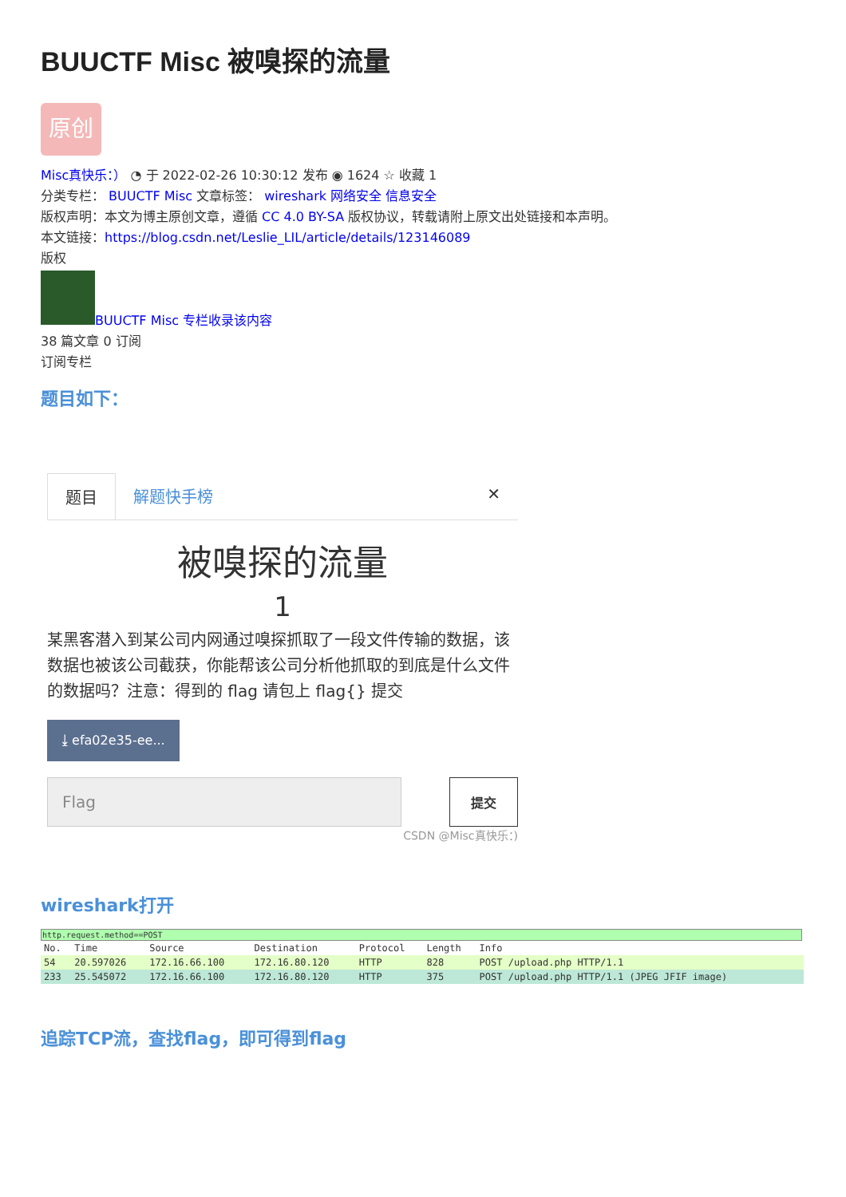BUUCTF Misc 被嗅探的流量
原创
Misc真快乐：） ◔ 于 2022-02-26 10:30:12 发布 ◉ 1624 ☆ 收藏 1
分类专栏： BUUCTF Misc 文章标签： wireshark 网络安全 信息安全
版权声明：本文为博主原创文章，遵循 CC 4.0 BY-SA 版权协议，转载请附上原文出处链接和本声明。
本文链接：https://blog.csdn.net/Leslie_LIL/article/details/123146089
版权
BUUCTF Misc 专栏收录该内容
38 篇文章 0 订阅
订阅专栏
题目如下：
题目 解题快手榜 ✕
被嗅探的流量
1
某黑客潜入到某公司内网通过嗅探抓取了一段文件传输的数据，该数据也被该公司截获，你能帮该公司分析他抓取的到底是什么文件的数据吗？注意：得到的 flag 请包上 flag{} 提交
⤓ efa02e35-ee...
Flag
提交
CSDN @Misc真快乐：)
wireshark打开
http.request.method==POST
| No. | Time | Source | Destination | Protocol | Length | Info |
| --- | --- | --- | --- | --- | --- | --- |
| 54 | 20.597026 | 172.16.66.100 | 172.16.80.120 | HTTP | 828 | POST /upload.php HTTP/1.1 |
| 233 | 25.545072 | 172.16.66.100 | 172.16.80.120 | HTTP | 375 | POST /upload.php HTTP/1.1 (JPEG JFIF image) |
追踪TCP流，查找flag，即可得到flag